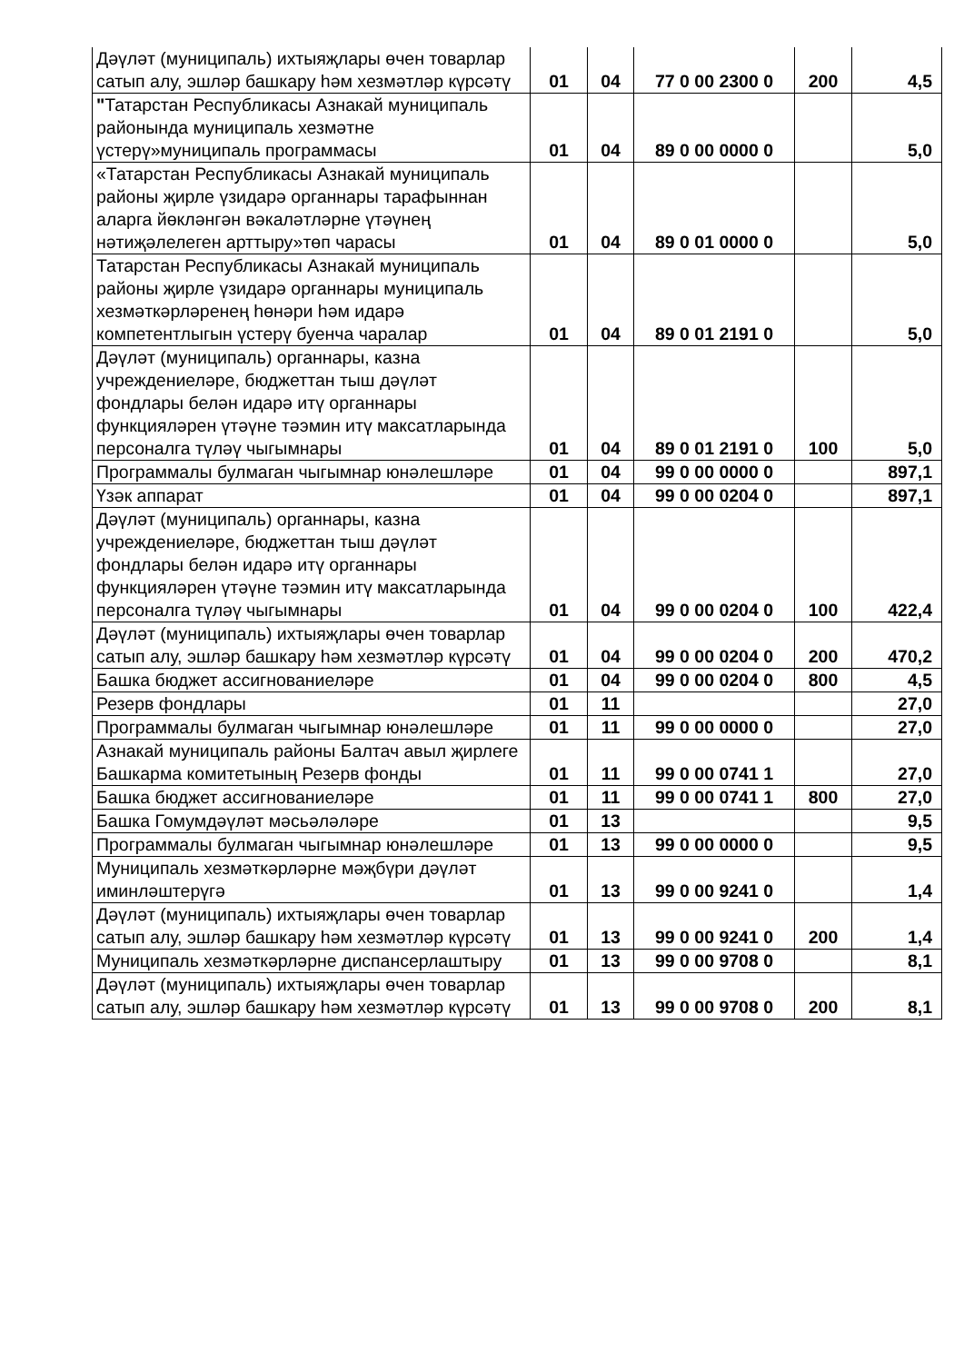| Дәүләт (муниципаль) ихтыяҗлары өчен товарлар сатып алу, эшләр башкару һәм хезмәтләр күрсәтү | 01 | 04 | 77 0 00 2300 0 | 200 | 4,5 |
| " Татарстан Республикасы Азнакай муниципаль районында муниципаль хезмәтне үстерү»муниципаль программасы | 01 | 04 | 89 0 00 0000 0 | | 5,0 |
| «Татарстан Республикасы Азнакай муниципаль районы җирле үзидарә органнары тарафыннан аларга йөкләнгән вәкаләтләрне үтәүнең нәтиҗәлелеген арттыру»төп чарасы | 01 | 04 | 89 0 01 0000 0 | | 5,0 |
| Татарстан Республикасы Азнакай муниципаль районы җирле үзидарә органнары муниципаль хезмәткәрләренең һөнәри һәм идарә компетентлыгын үстерү буенча чаралар | 01 | 04 | 89 0 01 2191 0 | | 5,0 |
| Дәүләт (муниципаль) органнары, казна учреждениеләре, бюджеттан тыш дәүләт фондлары белән идарә итү органнары функцияләрен үтәүне тәэмин итү максатларында персоналга түләү чыгымнары | 01 | 04 | 89 0 01 2191 0 | 100 | 5,0 |
| Программалы булмаган чыгымнар юнәлешләре | 01 | 04 | 99 0 00 0000 0 | | 897,1 |
| Үзәк аппарат | 01 | 04 | 99 0 00 0204 0 | | 897,1 |
| Дәүләт (муниципаль) органнары, казна учреждениеләре, бюджеттан тыш дәүләт фондлары белән идарә итү органнары функцияләрен үтәүне тәэмин итү максатларында персоналга түләү чыгымнары | 01 | 04 | 99 0 00 0204 0 | 100 | 422,4 |
| Дәүләт (муниципаль) ихтыяҗлары өчен товарлар сатып алу, эшләр башкару һәм хезмәтләр күрсәтү | 01 | 04 | 99 0 00 0204 0 | 200 | 470,2 |
| Башка бюджет ассигнованиеләре | 01 | 04 | 99 0 00 0204 0 | 800 | 4,5 |
| Резерв фондлары | 01 | 11 | | | 27,0 |
| Программалы булмаган чыгымнар юнәлешләре | 01 | 11 | 99 0 00 0000 0 | | 27,0 |
| Азнакай муниципаль районы Балтач авыл җирлеге Башкарма комитетының Резерв фонды | 01 | 11 | 99 0 00 0741 1 | | 27,0 |
| Башка бюджет ассигнованиеләре | 01 | 11 | 99 0 00 0741 1 | 800 | 27,0 |
| Башка Гомумдәүләт мәсьәләләре | 01 | 13 | | | 9,5 |
| Программалы булмаган чыгымнар юнәлешләре | 01 | 13 | 99 0 00 0000 0 | | 9,5 |
| Муниципаль хезмәткәрләрне мәҗбүри дәүләт иминләштерүгә | 01 | 13 | 99 0 00 9241 0 | | 1,4 |
| Дәүләт (муниципаль) ихтыяҗлары өчен товарлар сатып алу, эшләр башкару һәм хезмәтләр күрсәтү | 01 | 13 | 99 0 00 9241 0 | 200 | 1,4 |
| Муниципаль хезмәткәрләрне диспансерлаштыру | 01 | 13 | 99 0 00 9708 0 | | 8,1 |
| Дәүләт (муниципаль) ихтыяҗлары өчен товарлар сатып алу, эшләр башкару һәм хезмәтләр күрсәтү | 01 | 13 | 99 0 00 9708 0 | 200 | 8,1 |